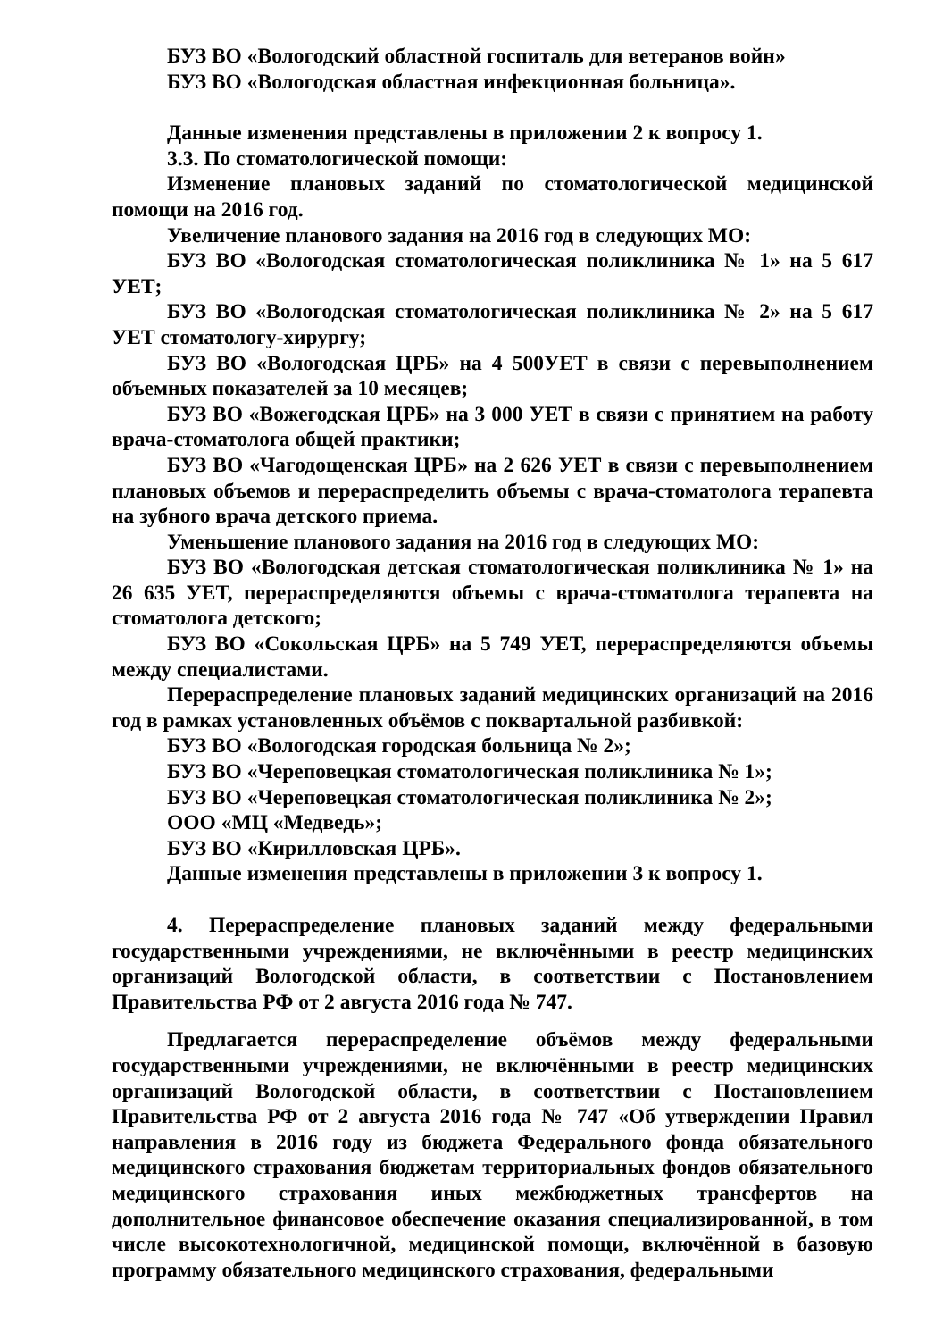БУЗ ВО «Вологодский областной госпиталь для ветеранов войн»
БУЗ ВО «Вологодская областная инфекционная больница».
Данные изменения представлены в приложении 2 к вопросу 1.
3.3. По стоматологической помощи:
Изменение плановых заданий по стоматологической медицинской помощи на 2016 год.
Увеличение планового задания на 2016 год в следующих МО:
БУЗ ВО «Вологодская стоматологическая поликлиника № 1» на 5 617 УЕТ;
БУЗ ВО «Вологодская стоматологическая поликлиника № 2» на 5 617 УЕТ стоматологу-хирургу;
БУЗ ВО «Вологодская ЦРБ» на 4 500УЕТ в связи с перевыполнением объемных показателей за 10 месяцев;
БУЗ ВО «Вожегодская ЦРБ» на 3 000 УЕТ в связи с принятием на работу врача-стоматолога общей практики;
БУЗ ВО «Чагодощенская ЦРБ» на 2 626 УЕТ в связи с перевыполнением плановых объемов и перераспределить объемы с врача-стоматолога терапевта на зубного врача детского приема.
Уменьшение планового задания на 2016 год в следующих МО:
БУЗ ВО «Вологодская детская стоматологическая поликлиника № 1» на 26 635 УЕТ, перераспределяются объемы с врача-стоматолога терапевта на стоматолога детского;
БУЗ ВО «Сокольская ЦРБ» на 5 749 УЕТ, перераспределяются объемы между специалистами.
Перераспределение плановых заданий медицинских организаций на 2016 год в рамках установленных объёмов с поквартальной разбивкой:
БУЗ ВО «Вологодская городская больница № 2»;
БУЗ ВО «Череповецкая стоматологическая поликлиника № 1»;
БУЗ ВО «Череповецкая стоматологическая поликлиника № 2»;
ООО «МЦ «Медведь»;
БУЗ ВО «Кирилловская ЦРБ».
Данные изменения представлены в приложении 3 к вопросу 1.
4. Перераспределение плановых заданий между федеральными государственными учреждениями, не включёнными в реестр медицинских организаций Вологодской области, в соответствии с Постановлением Правительства РФ от 2 августа 2016 года № 747.
Предлагается перераспределение объёмов между федеральными государственными учреждениями, не включёнными в реестр медицинских организаций Вологодской области, в соответствии с Постановлением Правительства РФ от 2 августа 2016 года № 747 «Об утверждении Правил направления в 2016 году из бюджета Федерального фонда обязательного медицинского страхования бюджетам территориальных фондов обязательного медицинского страхования иных межбюджетных трансфертов на дополнительное финансовое обеспечение оказания специализированной, в том числе высокотехнологичной, медицинской помощи, включённой в базовую программу обязательного медицинского страхования, федеральными